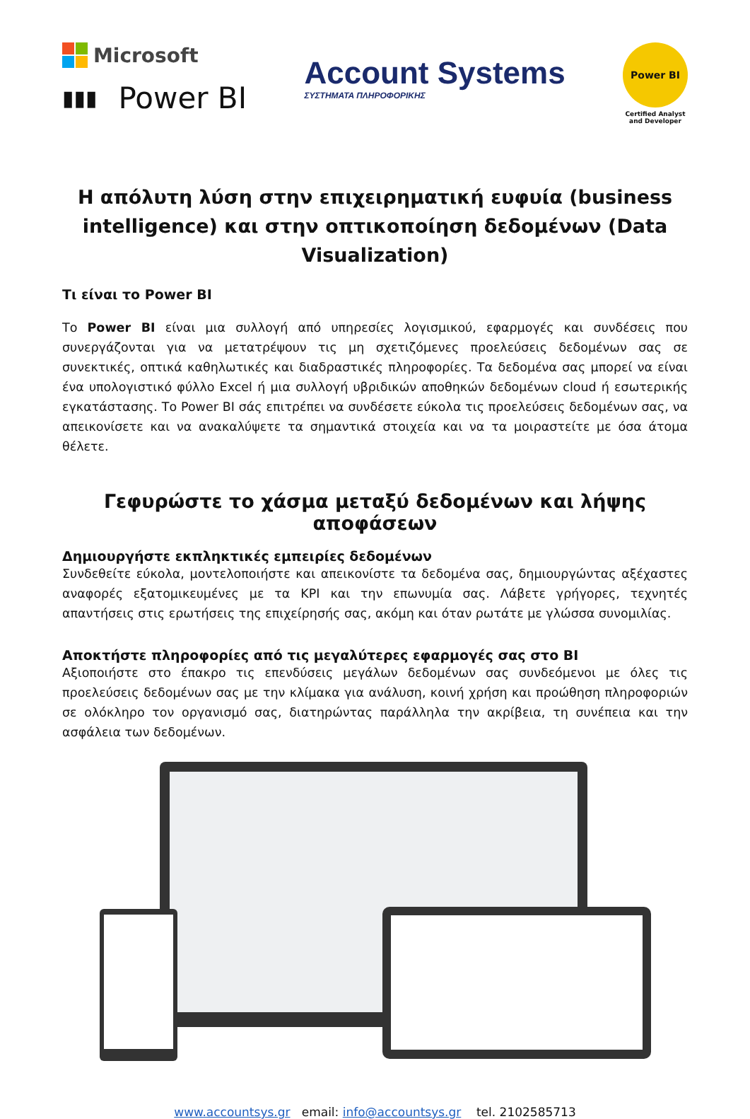Microsoft
▮▮▮ Power BI
Account Systems
ΣΥΣΤΗΜΑΤΑ ΠΛΗΡΟΦΟΡΙΚΗΣ
Power BI
Certified Analyst
and Developer
Η απόλυτη λύση στην επιχειρηματική ευφυία (business intelligence) και στην οπτικοποίηση δεδομένων (Data Visualization)
Τι είναι το Power BI
Το Power BI είναι μια συλλογή από υπηρεσίες λογισμικού, εφαρμογές και συνδέσεις που συνεργάζονται για να μετατρέψουν τις μη σχετιζόμενες προελεύσεις δεδομένων σας σε συνεκτικές, οπτικά καθηλωτικές και διαδραστικές πληροφορίες. Τα δεδομένα σας μπορεί να είναι ένα υπολογιστικό φύλλο Excel ή μια συλλογή υβριδικών αποθηκών δεδομένων cloud ή εσωτερικής εγκατάστασης. Το Power BI σάς επιτρέπει να συνδέσετε εύκολα τις προελεύσεις δεδομένων σας, να απεικονίσετε και να ανακαλύψετε τα σημαντικά στοιχεία και να τα μοιραστείτε με όσα άτομα θέλετε.
Γεφυρώστε το χάσμα μεταξύ δεδομένων και λήψης αποφάσεων
Δημιουργήστε εκπληκτικές εμπειρίες δεδομένων
Συνδεθείτε εύκολα, μοντελοποιήστε και απεικονίστε τα δεδομένα σας, δημιουργώντας αξέχαστες αναφορές εξατομικευμένες με τα KPI και την επωνυμία σας. Λάβετε γρήγορες, τεχνητές απαντήσεις στις ερωτήσεις της επιχείρησής σας, ακόμη και όταν ρωτάτε με γλώσσα συνομιλίας.
Αποκτήστε πληροφορίες από τις μεγαλύτερες εφαρμογές σας στο BI
Αξιοποιήστε στο έπακρο τις επενδύσεις μεγάλων δεδομένων σας συνδεόμενοι με όλες τις προελεύσεις δεδομένων σας με την κλίμακα για ανάλυση, κοινή χρήση και προώθηση πληροφοριών σε ολόκληρο τον οργανισμό σας, διατηρώντας παράλληλα την ακρίβεια, τη συνέπεια και την ασφάλεια των δεδομένων.
www.accountsys.gr email: info@accountsys.gr tel. 2102585713